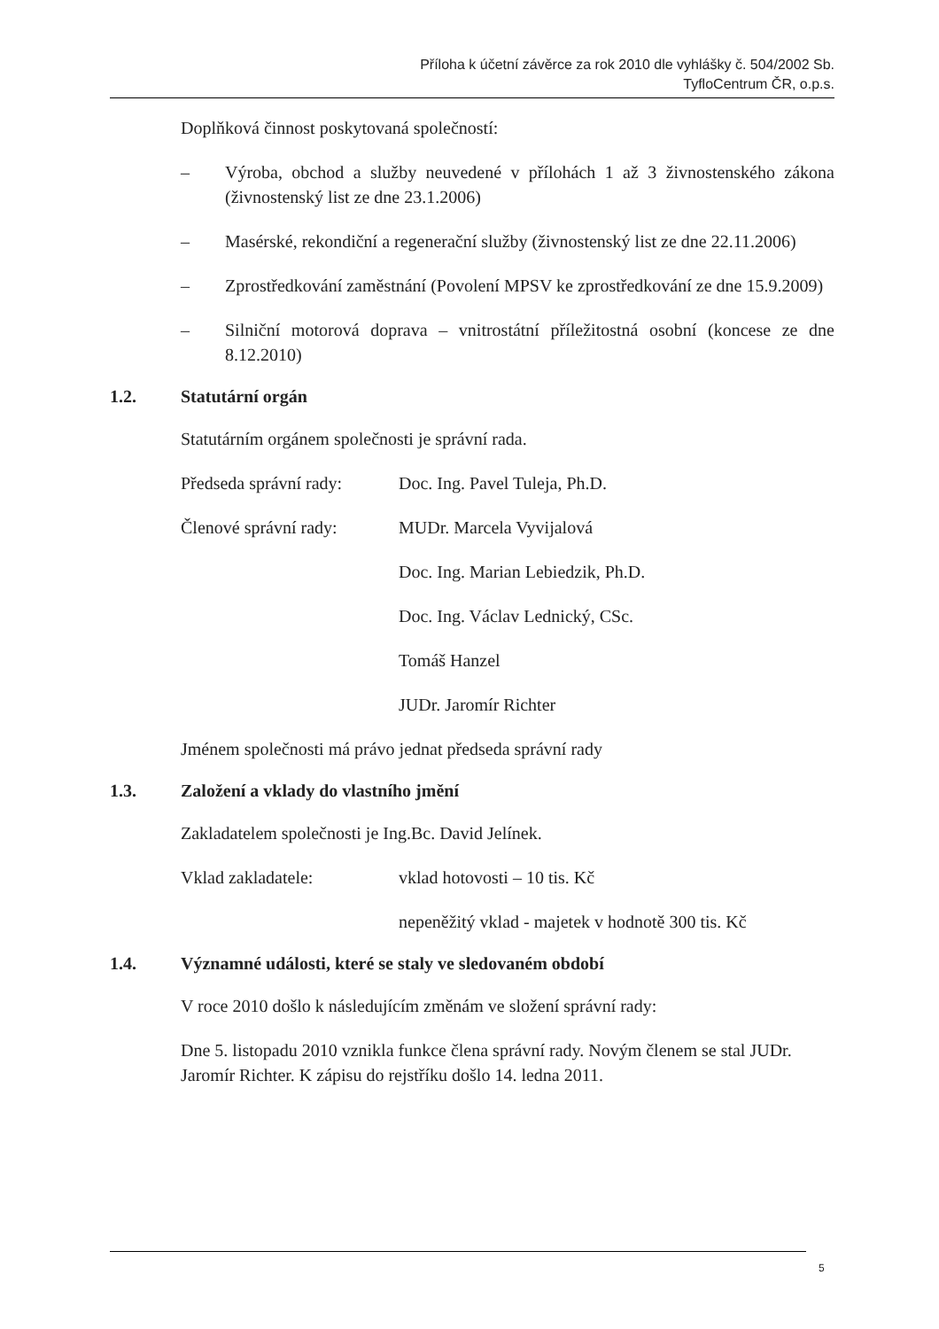Příloha k účetní závěrce za rok 2010 dle vyhlášky č. 504/2002 Sb.
TyfloCentrum ČR, o.p.s.
Doplňková činnost poskytovaná společností:
– Výroba, obchod a služby neuvedené v přílohách 1 až 3 živnostenského zákona (živnostenský list ze dne 23.1.2006)
– Masérské, rekondiční a regenerační služby (živnostenský list ze dne 22.11.2006)
– Zprostředkování zaměstnání (Povolení MPSV ke zprostředkování ze dne 15.9.2009)
– Silniční motorová doprava – vnitrostátní příležitostná osobní (koncese ze dne 8.12.2010)
1.2. Statutární orgán
Statutárním orgánem společnosti je správní rada.
Předseda správní rady: Doc. Ing. Pavel Tuleja, Ph.D.
Členové správní rady: MUDr. Marcela Vyvijalová
Doc. Ing. Marian Lebiedzik, Ph.D.
Doc. Ing. Václav Lednický, CSc.
Tomáš Hanzel
JUDr. Jaromír Richter
Jménem společnosti má právo jednat předseda správní rady
1.3. Založení a vklady do vlastního jmění
Zakladatelem společnosti je Ing.Bc. David Jelínek.
Vklad zakladatele: vklad hotovosti – 10 tis. Kč
nepeněžitý vklad - majetek v hodnotě 300 tis. Kč
1.4. Významné události, které se staly ve sledovaném období
V roce 2010 došlo k následujícím změnám ve složení správní rady:
Dne 5. listopadu 2010 vznikla funkce člena správní rady. Novým členem se stal JUDr. Jaromír Richter. K zápisu do rejstříku došlo 14. ledna 2011.
5